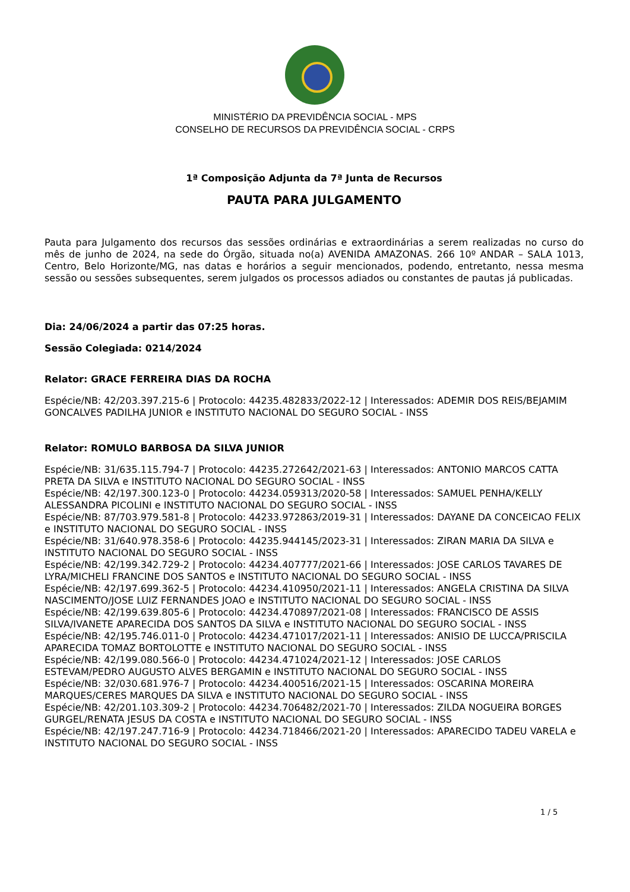MINISTÉRIO DA PREVIDÊNCIA SOCIAL - MPS
CONSELHO DE RECURSOS DA PREVIDÊNCIA SOCIAL - CRPS
1ª Composição Adjunta da 7ª Junta de Recursos
PAUTA PARA JULGAMENTO
Pauta para Julgamento dos recursos das sessões ordinárias e extraordinárias a serem realizadas no curso do mês de junho de 2024, na sede do Órgão, situada no(a) AVENIDA AMAZONAS. 266 10º ANDAR – SALA 1013, Centro, Belo Horizonte/MG, nas datas e horários a seguir mencionados, podendo, entretanto, nessa mesma sessão ou sessões subsequentes, serem julgados os processos adiados ou constantes de pautas já publicadas.
Dia: 24/06/2024 a partir das 07:25 horas.
Sessão Colegiada: 0214/2024
Relator: GRACE FERREIRA DIAS DA ROCHA
Espécie/NB: 42/203.397.215-6 | Protocolo: 44235.482833/2022-12 | Interessados: ADEMIR DOS REIS/BEJAMIM GONCALVES PADILHA JUNIOR e INSTITUTO NACIONAL DO SEGURO SOCIAL - INSS
Relator: ROMULO BARBOSA DA SILVA JUNIOR
Espécie/NB: 31/635.115.794-7 | Protocolo: 44235.272642/2021-63 | Interessados: ANTONIO MARCOS CATTA PRETA DA SILVA e INSTITUTO NACIONAL DO SEGURO SOCIAL - INSS
Espécie/NB: 42/197.300.123-0 | Protocolo: 44234.059313/2020-58 | Interessados: SAMUEL PENHA/KELLY ALESSANDRA PICOLINI e INSTITUTO NACIONAL DO SEGURO SOCIAL - INSS
Espécie/NB: 87/703.979.581-8 | Protocolo: 44233.972863/2019-31 | Interessados: DAYANE DA CONCEICAO FELIX e INSTITUTO NACIONAL DO SEGURO SOCIAL - INSS
Espécie/NB: 31/640.978.358-6 | Protocolo: 44235.944145/2023-31 | Interessados: ZIRAN MARIA DA SILVA e INSTITUTO NACIONAL DO SEGURO SOCIAL - INSS
Espécie/NB: 42/199.342.729-2 | Protocolo: 44234.407777/2021-66 | Interessados: JOSE CARLOS TAVARES DE LYRA/MICHELI FRANCINE DOS SANTOS e INSTITUTO NACIONAL DO SEGURO SOCIAL - INSS
Espécie/NB: 42/197.699.362-5 | Protocolo: 44234.410950/2021-11 | Interessados: ANGELA CRISTINA DA SILVA NASCIMENTO/JOSE LUIZ FERNANDES JOAO e INSTITUTO NACIONAL DO SEGURO SOCIAL - INSS
Espécie/NB: 42/199.639.805-6 | Protocolo: 44234.470897/2021-08 | Interessados: FRANCISCO DE ASSIS SILVA/IVANETE APARECIDA DOS SANTOS DA SILVA e INSTITUTO NACIONAL DO SEGURO SOCIAL - INSS
Espécie/NB: 42/195.746.011-0 | Protocolo: 44234.471017/2021-11 | Interessados: ANISIO DE LUCCA/PRISCILA APARECIDA TOMAZ BORTOLOTTE e INSTITUTO NACIONAL DO SEGURO SOCIAL - INSS
Espécie/NB: 42/199.080.566-0 | Protocolo: 44234.471024/2021-12 | Interessados: JOSE CARLOS ESTEVAM/PEDRO AUGUSTO ALVES BERGAMIN e INSTITUTO NACIONAL DO SEGURO SOCIAL - INSS
Espécie/NB: 32/030.681.976-7 | Protocolo: 44234.400516/2021-15 | Interessados: OSCARINA MOREIRA MARQUES/CERES MARQUES DA SILVA e INSTITUTO NACIONAL DO SEGURO SOCIAL - INSS
Espécie/NB: 42/201.103.309-2 | Protocolo: 44234.706482/2021-70 | Interessados: ZILDA NOGUEIRA BORGES GURGEL/RENATA JESUS DA COSTA e INSTITUTO NACIONAL DO SEGURO SOCIAL - INSS
Espécie/NB: 42/197.247.716-9 | Protocolo: 44234.718466/2021-20 | Interessados: APARECIDO TADEU VARELA e INSTITUTO NACIONAL DO SEGURO SOCIAL - INSS
1 / 5